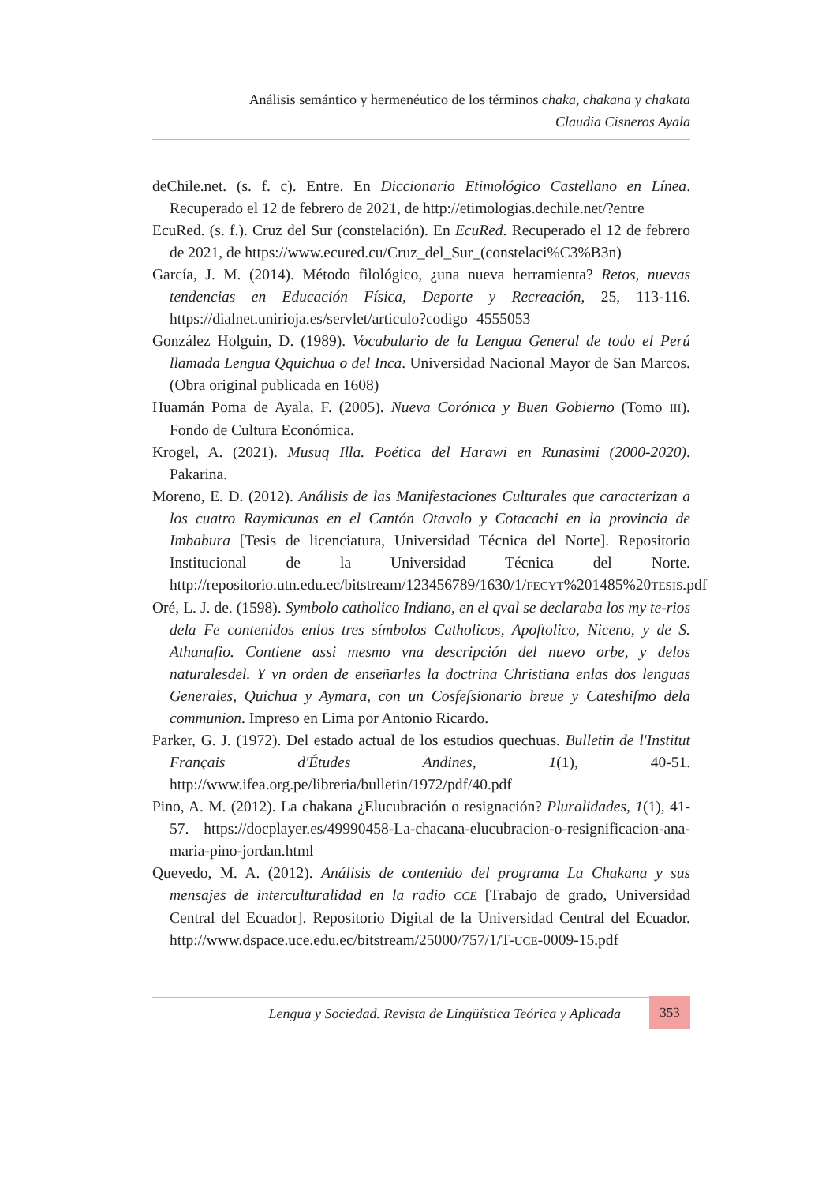Análisis semántico y hermenéutico de los términos chaka, chakana y chakata
Claudia Cisneros Ayala
deChile.net. (s. f. c). Entre. En Diccionario Etimológico Castellano en Línea. Recuperado el 12 de febrero de 2021, de http://etimologias.dechile.net/?entre
EcuRed. (s. f.). Cruz del Sur (constelación). En EcuRed. Recuperado el 12 de febrero de 2021, de https://www.ecured.cu/Cruz_del_Sur_(constelaci%C3%B3n)
García, J. M. (2014). Método filológico, ¿una nueva herramienta? Retos, nuevas tendencias en Educación Física, Deporte y Recreación, 25, 113-116. https://dialnet.unirioja.es/servlet/articulo?codigo=4555053
González Holguin, D. (1989). Vocabulario de la Lengua General de todo el Perú llamada Lengua Qquichua o del Inca. Universidad Nacional Mayor de San Marcos. (Obra original publicada en 1608)
Huamán Poma de Ayala, F. (2005). Nueva Corónica y Buen Gobierno (Tomo III). Fondo de Cultura Económica.
Krogel, A. (2021). Musuq Illa. Poética del Harawi en Runasimi (2000-2020). Pakarina.
Moreno, E. D. (2012). Análisis de las Manifestaciones Culturales que caracterizan a los cuatro Raymicunas en el Cantón Otavalo y Cotacachi en la provincia de Imbabura [Tesis de licenciatura, Universidad Técnica del Norte]. Repositorio Institucional de la Universidad Técnica del Norte. http://repositorio.utn.edu.ec/bitstream/123456789/1630/1/FECYT%201485%20TESIS.pdf
Oré, L. J. de. (1598). Symbolo catholico Indiano, en el qval se declaraba los my te-rios dela Fe contenidos enlos tres símbolos Catholicos, Apoſtolico, Niceno, y de S. Athanaſio. Contiene assi mesmo vna descripción del nuevo orbe, y delos naturalesdel. Y vn orden de enseñarles la doctrina Christiana enlas dos lenguas Generales, Quichua y Aymara, con un Cosfeſsionario breue y Cateshiſmo dela communion. Impreso en Lima por Antonio Ricardo.
Parker, G. J. (1972). Del estado actual de los estudios quechuas. Bulletin de l'Institut Français d'Études Andines, 1(1), 40-51. http://www.ifea.org.pe/libreria/bulletin/1972/pdf/40.pdf
Pino, A. M. (2012). La chakana ¿Elucubración o resignación? Pluralidades, 1(1), 41-57. https://docplayer.es/49990458-La-chacana-elucubracion-o-resignificacion-ana-maria-pino-jordan.html
Quevedo, M. A. (2012). Análisis de contenido del programa La Chakana y sus mensajes de interculturalidad en la radio CCE [Trabajo de grado, Universidad Central del Ecuador]. Repositorio Digital de la Universidad Central del Ecuador. http://www.dspace.uce.edu.ec/bitstream/25000/757/1/T-UCE-0009-15.pdf
Lengua y Sociedad. Revista de Lingüística Teórica y Aplicada
353